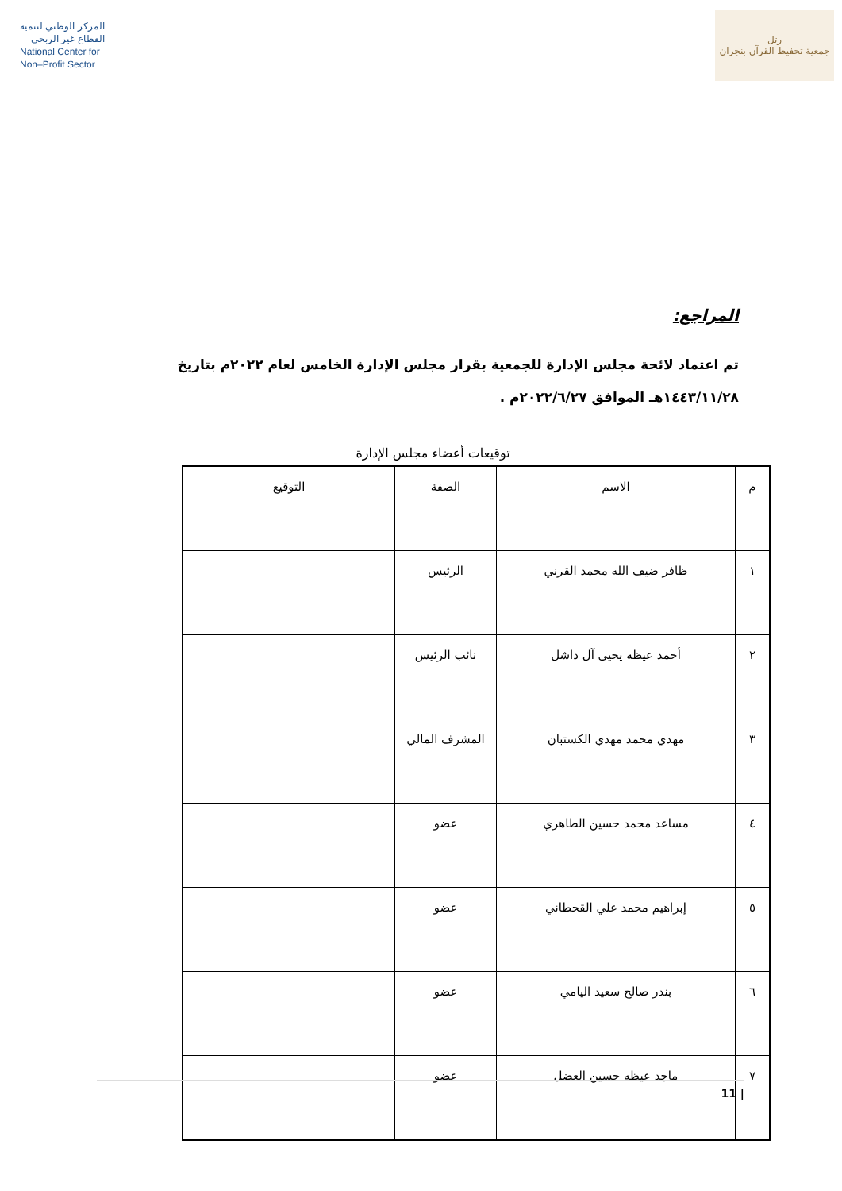المركز الوطني لتنمية
القطاع غير الربحي
National Center for
Non–Profit Sector
رتل
جمعية تحفيظ القرآن بنجران
المراجع:
تم اعتماد لائحة مجلس الإدارة للجمعية بقرار مجلس الإدارة الخامس لعام ٢٠٢٢م بتاريخ ١٤٤٣/١١/٢٨هـ الموافق ٢٠٢٢/٦/٢٧م .
توقيعات أعضاء مجلس الإدارة
| م | الاسم | الصفة | التوقيع |
| --- | --- | --- | --- |
| ١ | ظافر ضيف الله محمد القرني | الرئيس | |
| ٢ | أحمد عيظه يحيى آل داشل | نائب الرئيس | |
| ٣ | مهدي محمد مهدي الكستبان | المشرف المالي | |
| ٤ | مساعد محمد حسين الطاهري | عضو | |
| ٥ | إبراهيم محمد علي القحطاني | عضو | |
| ٦ | بندر صالح سعيد اليامي | عضو | |
| ٧ | ماجد عيظه حسين العضل | عضو | |
11 |